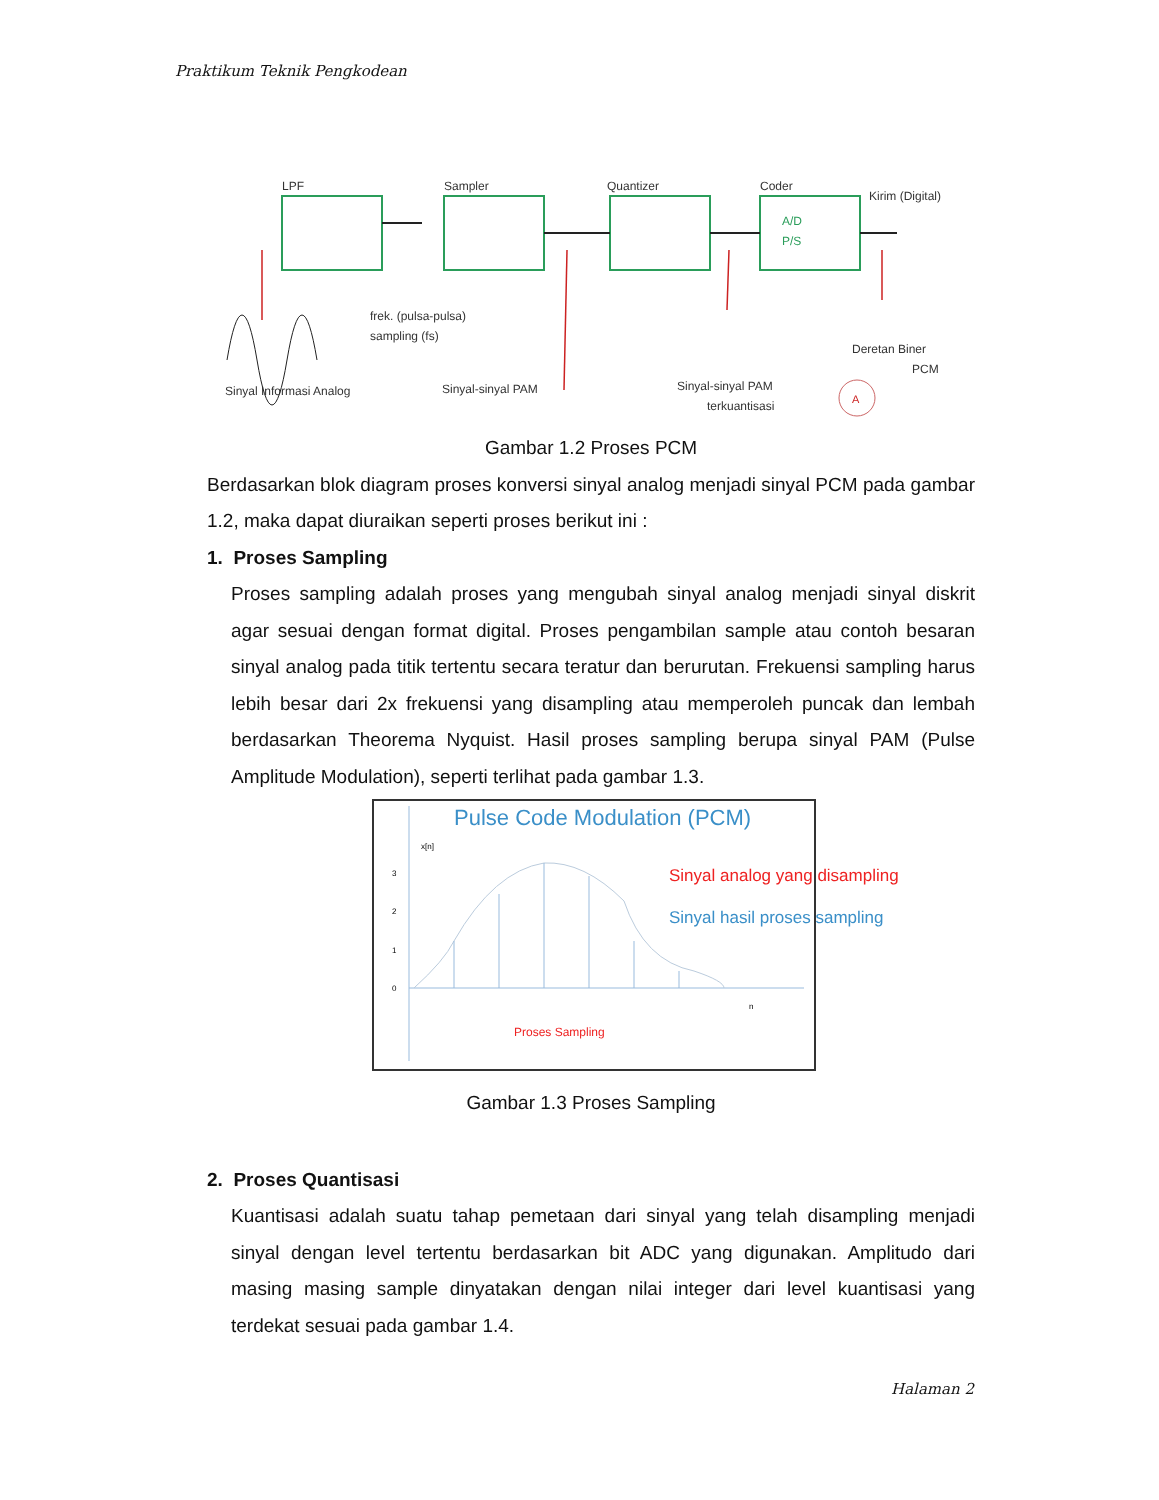Praktikum Teknik Pengkodean
LPF
Sampler
Quantizer
Coder
Kirim (Digital)
A/D
P/S
frek. (pulsa-pulsa)
sampling (fs)
Sinyal Informasi Analog
Sinyal-sinyal PAM
Sinyal-sinyal PAM
terkuantisasi
Deretan Biner
PCM
A
Gambar 1.2 Proses PCM
Berdasarkan blok diagram proses konversi sinyal analog menjadi sinyal PCM pada gambar 1.2, maka dapat diuraikan seperti proses berikut ini :
1. Proses Sampling
Proses sampling adalah proses yang mengubah sinyal analog menjadi sinyal diskrit agar sesuai dengan format digital. Proses pengambilan sample atau contoh besaran sinyal analog pada titik tertentu secara teratur dan berurutan. Frekuensi sampling harus lebih besar dari 2x frekuensi yang disampling atau memperoleh puncak dan lembah berdasarkan Theorema Nyquist. Hasil proses sampling berupa sinyal PAM (Pulse Amplitude Modulation), seperti terlihat pada gambar 1.3.
Pulse Code Modulation (PCM)
x[n]
3
2
1
0
n
Sinyal analog yang disampling
Sinyal hasil proses sampling
Proses Sampling
Gambar 1.3 Proses Sampling
2. Proses Quantisasi
Kuantisasi adalah suatu tahap pemetaan dari sinyal yang telah disampling menjadi sinyal dengan level tertentu berdasarkan bit ADC yang digunakan. Amplitudo dari masing masing sample dinyatakan dengan nilai integer dari level kuantisasi yang terdekat sesuai pada gambar 1.4.
Halaman 2